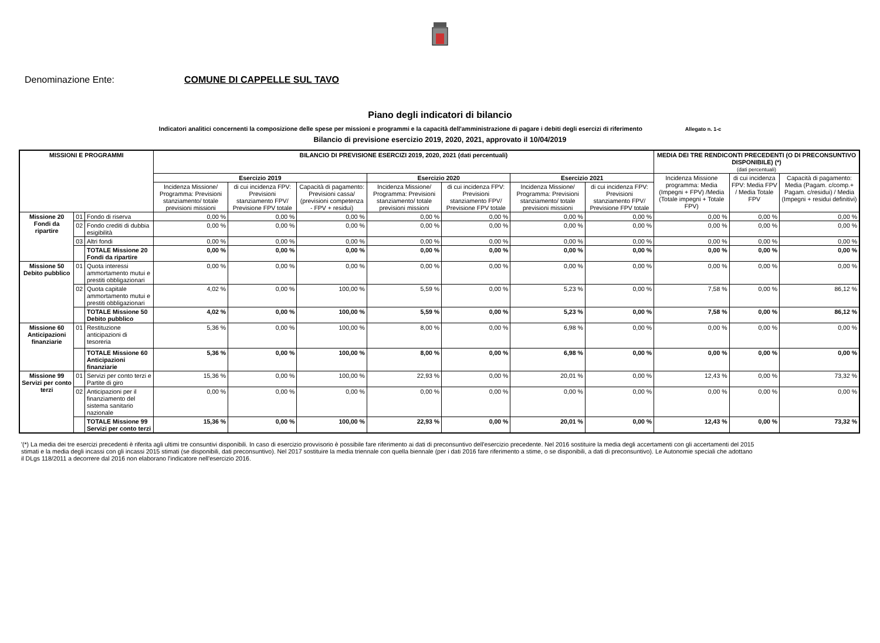Denominazione Ente: COMUNE DI CAPPELLE SUL TAVO
Piano degli indicatori di bilancio
Indicatori analitici concernenti la composizione delle spese per missioni e programmi e la capacità dell'amministrazione di pagare i debiti degli esercizi di riferimento Allegato n. 1-c
Bilancio di previsione esercizio 2019, 2020, 2021, approvato il 10/04/2019
| MISSIONI E PROGRAMMI | | | BILANCIO DI PREVISIONE ESERCIZI 2019, 2020, 2021 (dati percentuali) | | | | | | | MEDIA DEI TRE RENDICONTI PRECEDENTI (O DI PRECONSUNTIVO DISPONIBILE) (*) (dati percentuali) | | |
| --- | --- | --- | --- | --- | --- | --- | --- | --- | --- | --- | --- | --- |
| | | | Esercizio 2019 | | | Esercizio 2020 | | Esercizio 2021 | | Incidenza Missione programma: Media (Impegni + FPV) /Media (Totale impegni + Totale FPV) | di cui incidenza FPV: Media FPV / Media Totale FPV | Capacità di pagamento: Media (Pagam. c/comp.+ Pagam. c/residui) / Media (Impegni + residui definitivi) |
| | | | Incidenza Missione/ Programma: Previsioni stanziamento/ totale previsioni missioni | di cui incidenza FPV: Previsioni stanziamento FPV/ Previsione FPV totale | Capacità di pagamento: Previsioni cassa/ (previsioni competenza - FPV + residui) | Incidenza Missione/ Programma: Previsioni stanziamento/ totale previsioni missioni | di cui incidenza FPV: Previsioni stanziamento FPV/ Previsione FPV totale | Incidenza Missione/ Programma: Previsioni stanziamento/ totale previsioni missioni | di cui incidenza FPV: Previsioni stanziamento FPV/ Previsione FPV totale | | | |
| Missione 20 Fondi da ripartire | 01 | Fondo di riserva | 0,00 % | 0,00 % | 0,00 % | 0,00 % | 0,00 % | 0,00 % | 0,00 % | 0,00 % | 0,00 % | 0,00 % |
| | 02 | Fondo crediti di dubbia esigibilità | 0,00 % | 0,00 % | 0,00 % | 0,00 % | 0,00 % | 0,00 % | 0,00 % | 0,00 % | 0,00 % | 0,00 % |
| | 03 | Altri fondi | 0,00 % | 0,00 % | 0,00 % | 0,00 % | 0,00 % | 0,00 % | 0,00 % | 0,00 % | 0,00 % | 0,00 % |
| | | TOTALE Missione 20 Fondi da ripartire | 0,00 % | 0,00 % | 0,00 % | 0,00 % | 0,00 % | 0,00 % | 0,00 % | 0,00 % | 0,00 % | 0,00 % |
| Missione 50 Debito pubblico | 01 | Quota interessi ammortamento mutui e prestiti obbligazionari | 0,00 % | 0,00 % | 0,00 % | 0,00 % | 0,00 % | 0,00 % | 0,00 % | 0,00 % | 0,00 % | 0,00 % |
| | 02 | Quota capitale ammortamento mutui e prestiti obbligazionari | 4,02 % | 0,00 % | 100,00 % | 5,59 % | 0,00 % | 5,23 % | 0,00 % | 7,58 % | 0,00 % | 86,12 % |
| | | TOTALE Missione 50 Debito pubblico | 4,02 % | 0,00 % | 100,00 % | 5,59 % | 0,00 % | 5,23 % | 0,00 % | 7,58 % | 0,00 % | 86,12 % |
| Missione 60 Anticipazioni finanziarie | 01 | Restituzione anticipazioni di tesoreria | 5,36 % | 0,00 % | 100,00 % | 8,00 % | 0,00 % | 6,98 % | 0,00 % | 0,00 % | 0,00 % | 0,00 % |
| | | TOTALE Missione 60 Anticipazioni finanziarie | 5,36 % | 0,00 % | 100,00 % | 8,00 % | 0,00 % | 6,98 % | 0,00 % | 0,00 % | 0,00 % | 0,00 % |
| Missione 99 Servizi per conto terzi | 01 | Servizi per conto terzi e Partite di giro | 15,36 % | 0,00 % | 100,00 % | 22,93 % | 0,00 % | 20,01 % | 0,00 % | 12,43 % | 0,00 % | 73,32 % |
| | 02 | Anticipazioni per il finanziamento del sistema sanitario nazionale | 0,00 % | 0,00 % | 0,00 % | 0,00 % | 0,00 % | 0,00 % | 0,00 % | 0,00 % | 0,00 % | 0,00 % |
| | | TOTALE Missione 99 Servizi per conto terzi | 15,36 % | 0,00 % | 100,00 % | 22,93 % | 0,00 % | 20,01 % | 0,00 % | 12,43 % | 0,00 % | 73,32 % |
'(*) La media dei tre esercizi precedenti è riferita agli ultimi tre consuntivi disponibili. In caso di esercizio provvisorio è possibile fare riferimento ai dati di preconsuntivo dell'esercizio precedente. Nel 2016 sostituire la media degli accertamenti con gli accertamenti del 2015 stimati e la media degli incassi con gli incassi 2015 stimati (se disponibili, dati preconsuntivo). Nel 2017 sostituire la media triennale con quella biennale (per i dati 2016 fare riferimento a stime, o se disponibili, a dati di preconsuntivo). Le Autonomie speciali che adottano il DLgs 118/2011 a decorrere dal 2016 non elaborano l'indicatore nell'esercizio 2016.